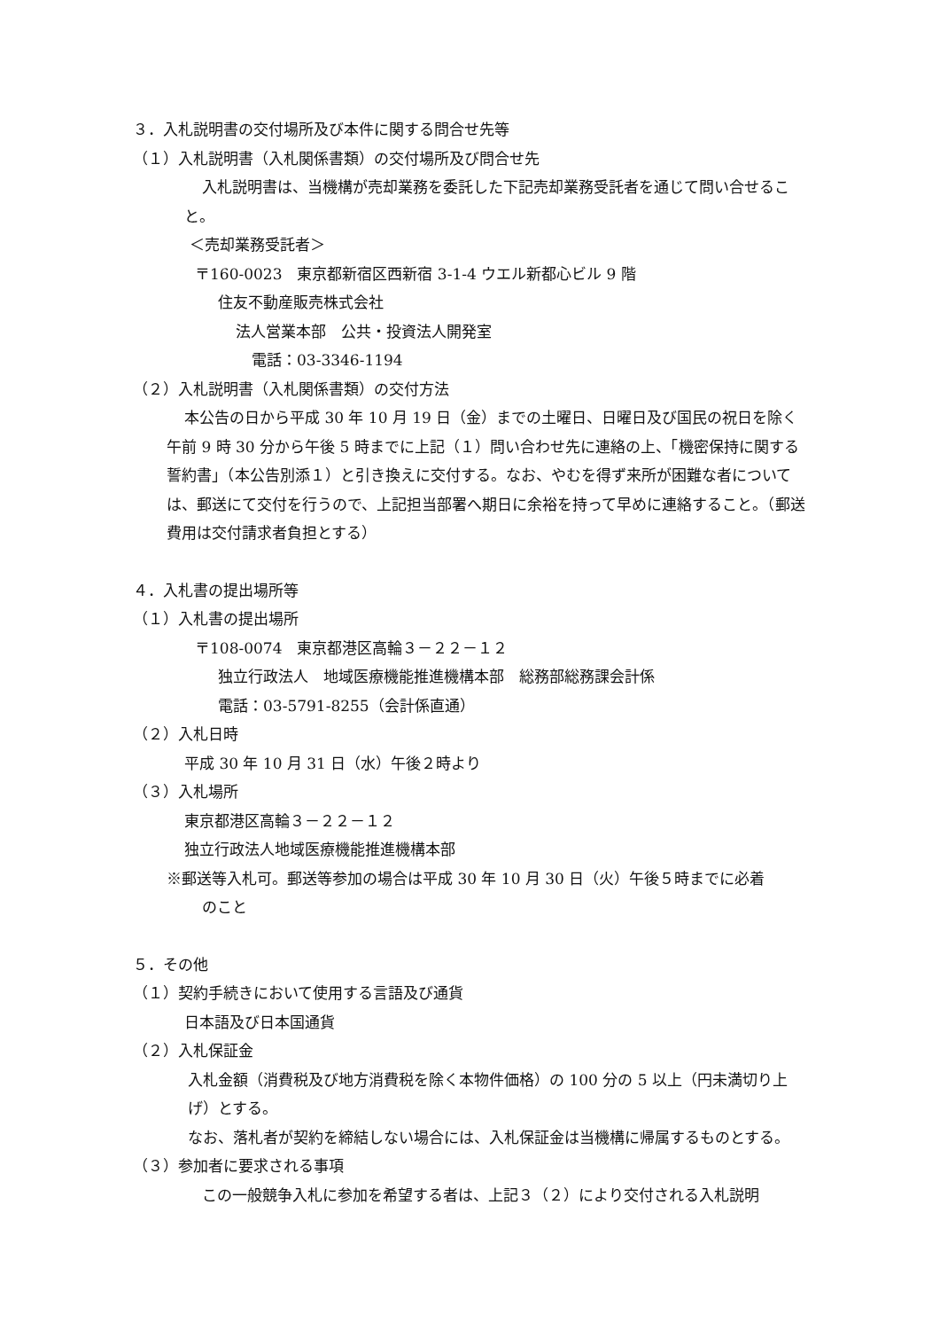３．入札説明書の交付場所及び本件に関する問合せ先等
（１）入札説明書（入札関係書類）の交付場所及び問合せ先
入札説明書は、当機構が売却業務を委託した下記売却業務受託者を通じて問い合せること。
＜売却業務受託者＞
〒160-0023　東京都新宿区西新宿 3-1-4 ウエル新都心ビル 9 階
住友不動産販売株式会社
法人営業本部　公共・投資法人開発室
電話：03-3346-1194
（２）入札説明書（入札関係書類）の交付方法
本公告の日から平成 30 年 10 月 19 日（金）までの土曜日、日曜日及び国民の祝日を除く午前 9 時 30 分から午後 5 時までに上記（１）問い合わせ先に連絡の上、「機密保持に関する誓約書」（本公告別添１）と引き換えに交付する。なお、やむを得ず来所が困難な者については、郵送にて交付を行うので、上記担当部署へ期日に余裕を持って早めに連絡すること。（郵送費用は交付請求者負担とする）
４．入札書の提出場所等
（１）入札書の提出場所
〒108-0074　東京都港区高輪３－２２－１２
独立行政法人　地域医療機能推進機構本部　総務部総務課会計係
電話：03-5791-8255（会計係直通）
（２）入札日時
平成 30 年 10 月 31 日（水）午後２時より
（３）入札場所
東京都港区高輪３－２２－１２
独立行政法人地域医療機能推進機構本部
※郵送等入札可。郵送等参加の場合は平成 30 年 10 月 30 日（火）午後５時までに必着
のこと
５．その他
（１）契約手続きにおいて使用する言語及び通貨
日本語及び日本国通貨
（２）入札保証金
入札金額（消費税及び地方消費税を除く本物件価格）の 100 分の 5 以上（円未満切り上げ）とする。
なお、落札者が契約を締結しない場合には、入札保証金は当機構に帰属するものとする。
（３）参加者に要求される事項
この一般競争入札に参加を希望する者は、上記３（２）により交付される入札説明